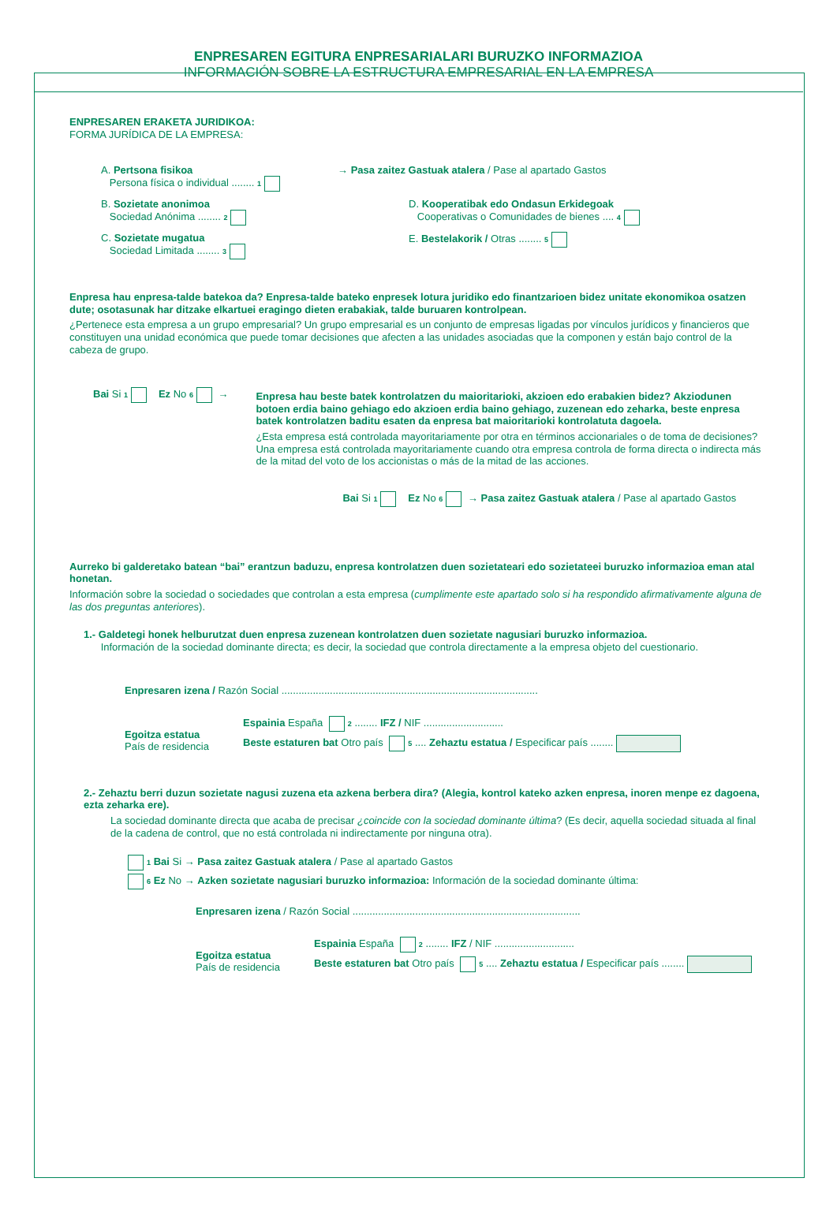ENPRESAREN EGITURA ENPRESARIALARI BURUZKO INFORMAZIOA
INFORMACIÓN SOBRE LA ESTRUCTURA EMPRESARIAL EN LA EMPRESA
ENPRESAREN ERAKETA JURIDIKOA:
FORMA JURÍDICA DE LA EMPRESA:
A. Pertsona fisikoa
Persona física o individual ........ 1
→ Pasa zaitez Gastuak atalera / Pase al apartado Gastos
B. Sozietate anonimoa
Sociedad Anónima ........ 2
D. Kooperatibak edo Ondasun Erkidegoak
Cooperativas o Comunidades de bienes .... 4
C. Sozietate mugatua
Sociedad Limitada ........ 3
E. Bestelakorik / Otras ........ 5
Enpresa hau enpresa-talde batekoa da? Enpresa-talde bateko enpresek lotura juridiko edo finantzarioen bidez unitate ekonomikoa osatzen dute; osotasunak har ditzake elkartuei eragingo dieten erabakiak, talde buruaren kontrolpean.
¿Pertenece esta empresa a un grupo empresarial? Un grupo empresarial es un conjunto de empresas ligadas por vínculos jurídicos y financieros que constituyen una unidad económica que puede tomar decisiones que afecten a las unidades asociadas que la componen y están bajo control de la cabeza de grupo.
Bai Si 1 Ez No 6 →
Enpresa hau beste batek kontrolatzen du maioritarioki, akzioen edo erabakien bidez? Akziodunen botoen erdia baino gehiago edo akzioen erdia baino gehiago, zuzenean edo zeharka, beste enpresa batek kontrolatzen baditu esaten da enpresa bat maioritarioki kontrolatuta dagoela.
¿Esta empresa está controlada mayoritariamente por otra en términos accionariales o de toma de decisiones? Una empresa está controlada mayoritariamente cuando otra empresa controla de forma directa o indirecta más de la mitad del voto de los accionistas o más de la mitad de las acciones.
Bai Si 1 Ez No 6 → Pasa zaitez Gastuak atalera / Pase al apartado Gastos
Aurreko bi galderetako batean “bai” erantzun baduzu, enpresa kontrolatzen duen sozietateari edo sozietateei buruzko informazioa eman atal honetan.
Información sobre la sociedad o sociedades que controlan a esta empresa (cumplimente este apartado solo si ha respondido afirmativamente alguna de las dos preguntas anteriores).
1.- Galdetegi honek helburutzat duen enpresa zuzenean kontrolatzen duen sozietate nagusiari buruzko informazioa.
Información de la sociedad dominante directa; es decir, la sociedad que controla directamente a la empresa objeto del cuestionario.
Enpresaren izena / Razón Social ..........................................................................................
Egoitza estatua
País de residencia
Espainia España 2 ........ IFZ / NIF ............................
Beste estaturen bat Otro país 5 .... Zehaztu estatua / Especificar país ........
2.- Zehaztu berri duzun sozietate nagusi zuzena eta azkena berbera dira? (Alegia, kontrol kateko azken enpresa, inoren menpe ez dagoena, ezta zeharka ere).
La sociedad dominante directa que acaba de precisar ¿coincide con la sociedad dominante última? (Es decir, aquella sociedad situada al final de la cadena de control, que no está controlada ni indirectamente por ninguna otra).
1 Bai Si → Pasa zaitez Gastuak atalera / Pase al apartado Gastos
6 Ez No → Azken sozietate nagusiari buruzko informazioa: Información de la sociedad dominante última:
Enpresaren izena / Razón Social ................................................................................
Egoitza estatua
País de residencia
Espainia España 2 ........ IFZ / NIF ............................
Beste estaturen bat Otro país 5 .... Zehaztu estatua / Especificar país ........